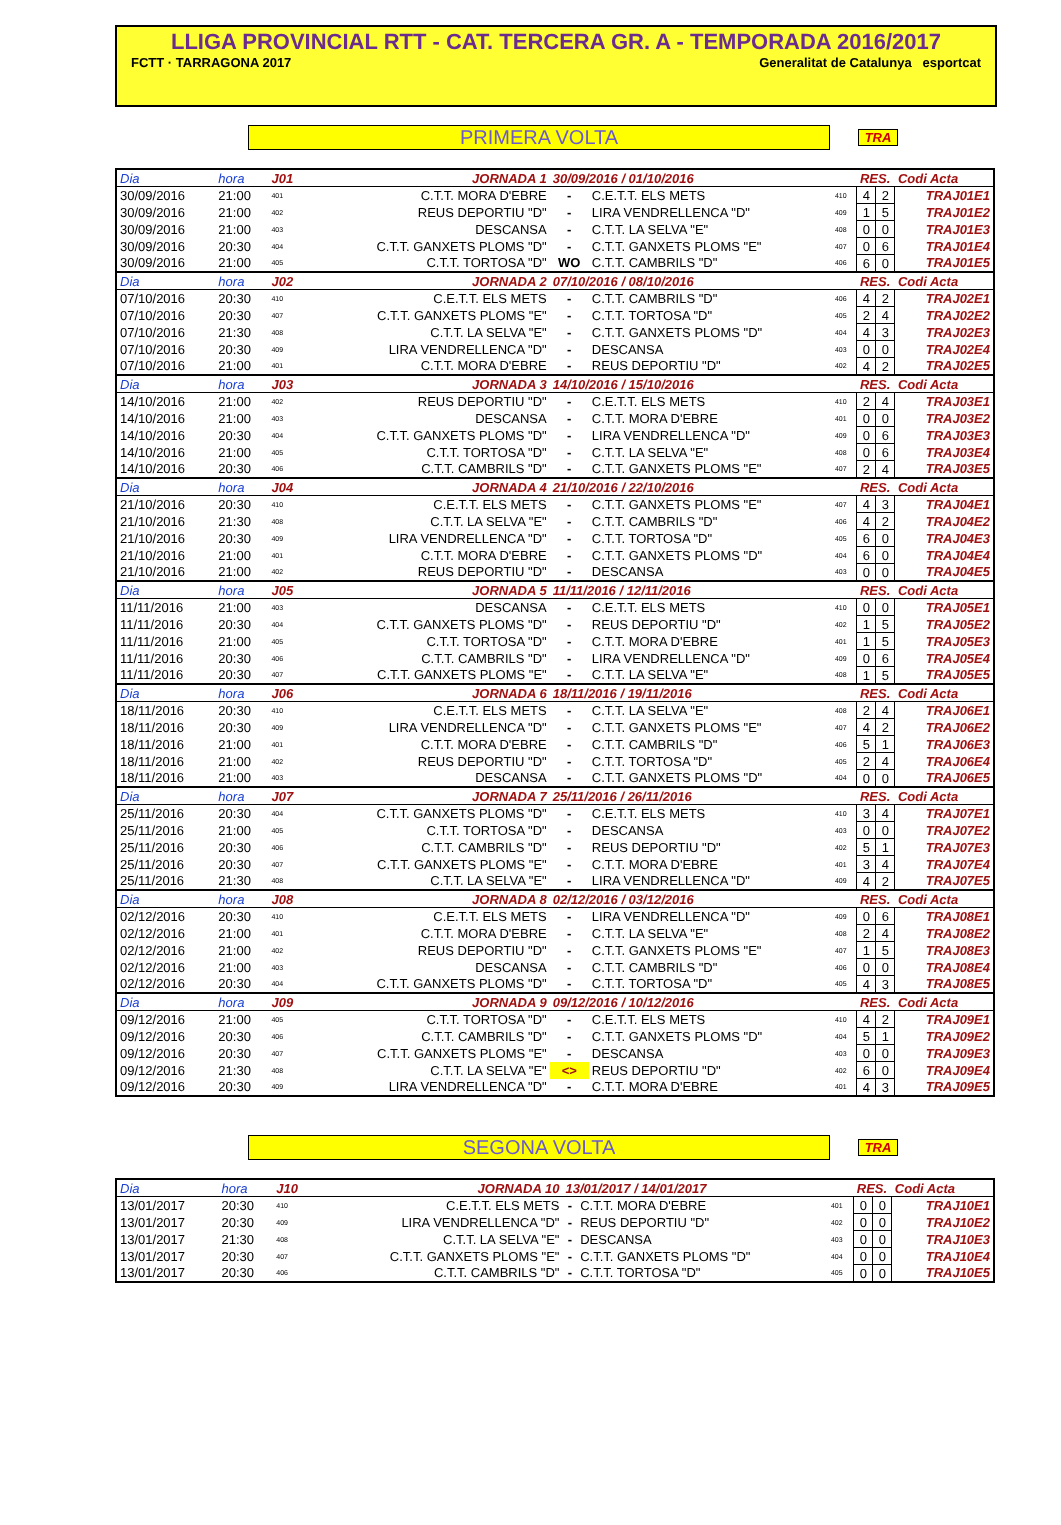LLIGA PROVINCIAL RTT - CAT. TERCERA GR. A - TEMPORADA 2016/2017
FCTT · TARRAGONA 2017 Generalitat de Catalunya esportcat
PRIMERA VOLTA
TRA
| Dia | hora | J01 | JORNADA 1 | 30/09/2016 / 01/10/2016 | | | RES. | | Codi Acta |
| --- | --- | --- | --- | --- | --- | --- | --- | --- | --- |
| 30/09/2016 | 21:00 | 401 | C.T.T. MORA D'EBRE | - | C.E.T.T. ELS METS | 410 | 4 | 2 | TRAJ01E1 |
| 30/09/2016 | 21:00 | 402 | REUS DEPORTIU "D" | - | LIRA VENDRELLENCA "D" | 409 | 1 | 5 | TRAJ01E2 |
| 30/09/2016 | 21:00 | 403 | DESCANSA | - | C.T.T. LA SELVA "E" | 408 | 0 | 0 | TRAJ01E3 |
| 30/09/2016 | 20:30 | 404 | C.T.T. GANXETS PLOMS "D" | - | C.T.T. GANXETS PLOMS "E" | 407 | 0 | 6 | TRAJ01E4 |
| 30/09/2016 | 21:00 | 405 | C.T.T. TORTOSA "D" | WO | C.T.T. CAMBRILS "D" | 406 | 6 | 0 | TRAJ01E5 |
| Dia | hora | J02 | JORNADA 2 | 07/10/2016 / 08/10/2016 | | | RES. | | Codi Acta |
| 07/10/2016 | 20:30 | 410 | C.E.T.T. ELS METS | - | C.T.T. CAMBRILS "D" | 406 | 4 | 2 | TRAJ02E1 |
| 07/10/2016 | 20:30 | 407 | C.T.T. GANXETS PLOMS "E" | - | C.T.T. TORTOSA "D" | 405 | 2 | 4 | TRAJ02E2 |
| 07/10/2016 | 21:30 | 408 | C.T.T. LA SELVA "E" | - | C.T.T. GANXETS PLOMS "D" | 404 | 4 | 3 | TRAJ02E3 |
| 07/10/2016 | 20:30 | 409 | LIRA VENDRELLENCA "D" | - | DESCANSA | 403 | 0 | 0 | TRAJ02E4 |
| 07/10/2016 | 21:00 | 401 | C.T.T. MORA D'EBRE | - | REUS DEPORTIU "D" | 402 | 4 | 2 | TRAJ02E5 |
| Dia | hora | J03 | JORNADA 3 | 14/10/2016 / 15/10/2016 | | | RES. | | Codi Acta |
| 14/10/2016 | 21:00 | 402 | REUS DEPORTIU "D" | - | C.E.T.T. ELS METS | 410 | 2 | 4 | TRAJ03E1 |
| 14/10/2016 | 21:00 | 403 | DESCANSA | - | C.T.T. MORA D'EBRE | 401 | 0 | 0 | TRAJ03E2 |
| 14/10/2016 | 20:30 | 404 | C.T.T. GANXETS PLOMS "D" | - | LIRA VENDRELLENCA "D" | 409 | 0 | 6 | TRAJ03E3 |
| 14/10/2016 | 21:00 | 405 | C.T.T. TORTOSA "D" | - | C.T.T. LA SELVA "E" | 408 | 0 | 6 | TRAJ03E4 |
| 14/10/2016 | 20:30 | 406 | C.T.T. CAMBRILS "D" | - | C.T.T. GANXETS PLOMS "E" | 407 | 2 | 4 | TRAJ03E5 |
| Dia | hora | J04 | JORNADA 4 | 21/10/2016 / 22/10/2016 | | | RES. | | Codi Acta |
| 21/10/2016 | 20:30 | 410 | C.E.T.T. ELS METS | - | C.T.T. GANXETS PLOMS "E" | 407 | 4 | 3 | TRAJ04E1 |
| 21/10/2016 | 21:30 | 408 | C.T.T. LA SELVA "E" | - | C.T.T. CAMBRILS "D" | 406 | 4 | 2 | TRAJ04E2 |
| 21/10/2016 | 20:30 | 409 | LIRA VENDRELLENCA "D" | - | C.T.T. TORTOSA "D" | 405 | 6 | 0 | TRAJ04E3 |
| 21/10/2016 | 21:00 | 401 | C.T.T. MORA D'EBRE | - | C.T.T. GANXETS PLOMS "D" | 404 | 6 | 0 | TRAJ04E4 |
| 21/10/2016 | 21:00 | 402 | REUS DEPORTIU "D" | - | DESCANSA | 403 | 0 | 0 | TRAJ04E5 |
| Dia | hora | J05 | JORNADA 5 | 11/11/2016 / 12/11/2016 | | | RES. | | Codi Acta |
| 11/11/2016 | 21:00 | 403 | DESCANSA | - | C.E.T.T. ELS METS | 410 | 0 | 0 | TRAJ05E1 |
| 11/11/2016 | 20:30 | 404 | C.T.T. GANXETS PLOMS "D" | - | REUS DEPORTIU "D" | 402 | 1 | 5 | TRAJ05E2 |
| 11/11/2016 | 21:00 | 405 | C.T.T. TORTOSA "D" | - | C.T.T. MORA D'EBRE | 401 | 1 | 5 | TRAJ05E3 |
| 11/11/2016 | 20:30 | 406 | C.T.T. CAMBRILS "D" | - | LIRA VENDRELLENCA "D" | 409 | 0 | 6 | TRAJ05E4 |
| 11/11/2016 | 20:30 | 407 | C.T.T. GANXETS PLOMS "E" | - | C.T.T. LA SELVA "E" | 408 | 1 | 5 | TRAJ05E5 |
| Dia | hora | J06 | JORNADA 6 | 18/11/2016 / 19/11/2016 | | | RES. | | Codi Acta |
| 18/11/2016 | 20:30 | 410 | C.E.T.T. ELS METS | - | C.T.T. LA SELVA "E" | 408 | 2 | 4 | TRAJ06E1 |
| 18/11/2016 | 20:30 | 409 | LIRA VENDRELLENCA "D" | - | C.T.T. GANXETS PLOMS "E" | 407 | 4 | 2 | TRAJ06E2 |
| 18/11/2016 | 21:00 | 401 | C.T.T. MORA D'EBRE | - | C.T.T. CAMBRILS "D" | 406 | 5 | 1 | TRAJ06E3 |
| 18/11/2016 | 21:00 | 402 | REUS DEPORTIU "D" | - | C.T.T. TORTOSA "D" | 405 | 2 | 4 | TRAJ06E4 |
| 18/11/2016 | 21:00 | 403 | DESCANSA | - | C.T.T. GANXETS PLOMS "D" | 404 | 0 | 0 | TRAJ06E5 |
| Dia | hora | J07 | JORNADA 7 | 25/11/2016 / 26/11/2016 | | | RES. | | Codi Acta |
| 25/11/2016 | 20:30 | 404 | C.T.T. GANXETS PLOMS "D" | - | C.E.T.T. ELS METS | 410 | 3 | 4 | TRAJ07E1 |
| 25/11/2016 | 21:00 | 405 | C.T.T. TORTOSA "D" | - | DESCANSA | 403 | 0 | 0 | TRAJ07E2 |
| 25/11/2016 | 20:30 | 406 | C.T.T. CAMBRILS "D" | - | REUS DEPORTIU "D" | 402 | 5 | 1 | TRAJ07E3 |
| 25/11/2016 | 20:30 | 407 | C.T.T. GANXETS PLOMS "E" | - | C.T.T. MORA D'EBRE | 401 | 3 | 4 | TRAJ07E4 |
| 25/11/2016 | 21:30 | 408 | C.T.T. LA SELVA "E" | - | LIRA VENDRELLENCA "D" | 409 | 4 | 2 | TRAJ07E5 |
| Dia | hora | J08 | JORNADA 8 | 02/12/2016 / 03/12/2016 | | | RES. | | Codi Acta |
| 02/12/2016 | 20:30 | 410 | C.E.T.T. ELS METS | - | LIRA VENDRELLENCA "D" | 409 | 0 | 6 | TRAJ08E1 |
| 02/12/2016 | 21:00 | 401 | C.T.T. MORA D'EBRE | - | C.T.T. LA SELVA "E" | 408 | 2 | 4 | TRAJ08E2 |
| 02/12/2016 | 21:00 | 402 | REUS DEPORTIU "D" | - | C.T.T. GANXETS PLOMS "E" | 407 | 1 | 5 | TRAJ08E3 |
| 02/12/2016 | 21:00 | 403 | DESCANSA | - | C.T.T. CAMBRILS "D" | 406 | 0 | 0 | TRAJ08E4 |
| 02/12/2016 | 20:30 | 404 | C.T.T. GANXETS PLOMS "D" | - | C.T.T. TORTOSA "D" | 405 | 4 | 3 | TRAJ08E5 |
| Dia | hora | J09 | JORNADA 9 | 09/12/2016 / 10/12/2016 | | | RES. | | Codi Acta |
| 09/12/2016 | 21:00 | 405 | C.T.T. TORTOSA "D" | - | C.E.T.T. ELS METS | 410 | 4 | 2 | TRAJ09E1 |
| 09/12/2016 | 20:30 | 406 | C.T.T. CAMBRILS "D" | - | C.T.T. GANXETS PLOMS "D" | 404 | 5 | 1 | TRAJ09E2 |
| 09/12/2016 | 20:30 | 407 | C.T.T. GANXETS PLOMS "E" | - | DESCANSA | 403 | 0 | 0 | TRAJ09E3 |
| 09/12/2016 | 21:30 | 408 | C.T.T. LA SELVA "E" | <> | REUS DEPORTIU "D" | 402 | 6 | 0 | TRAJ09E4 |
| 09/12/2016 | 20:30 | 409 | LIRA VENDRELLENCA "D" | - | C.T.T. MORA D'EBRE | 401 | 4 | 3 | TRAJ09E5 |
SEGONA VOLTA
TRA
| Dia | hora | J10 | JORNADA 10 | 13/01/2017 / 14/01/2017 | | | RES. | | Codi Acta |
| --- | --- | --- | --- | --- | --- | --- | --- | --- | --- |
| 13/01/2017 | 20:30 | 410 | C.E.T.T. ELS METS | - | C.T.T. MORA D'EBRE | 401 | 0 | 0 | TRAJ10E1 |
| 13/01/2017 | 20:30 | 409 | LIRA VENDRELLENCA "D" | - | REUS DEPORTIU "D" | 402 | 0 | 0 | TRAJ10E2 |
| 13/01/2017 | 21:30 | 408 | C.T.T. LA SELVA "E" | - | DESCANSA | 403 | 0 | 0 | TRAJ10E3 |
| 13/01/2017 | 20:30 | 407 | C.T.T. GANXETS PLOMS "E" | - | C.T.T. GANXETS PLOMS "D" | 404 | 0 | 0 | TRAJ10E4 |
| 13/01/2017 | 20:30 | 406 | C.T.T. CAMBRILS "D" | - | C.T.T. TORTOSA "D" | 405 | 0 | 0 | TRAJ10E5 |